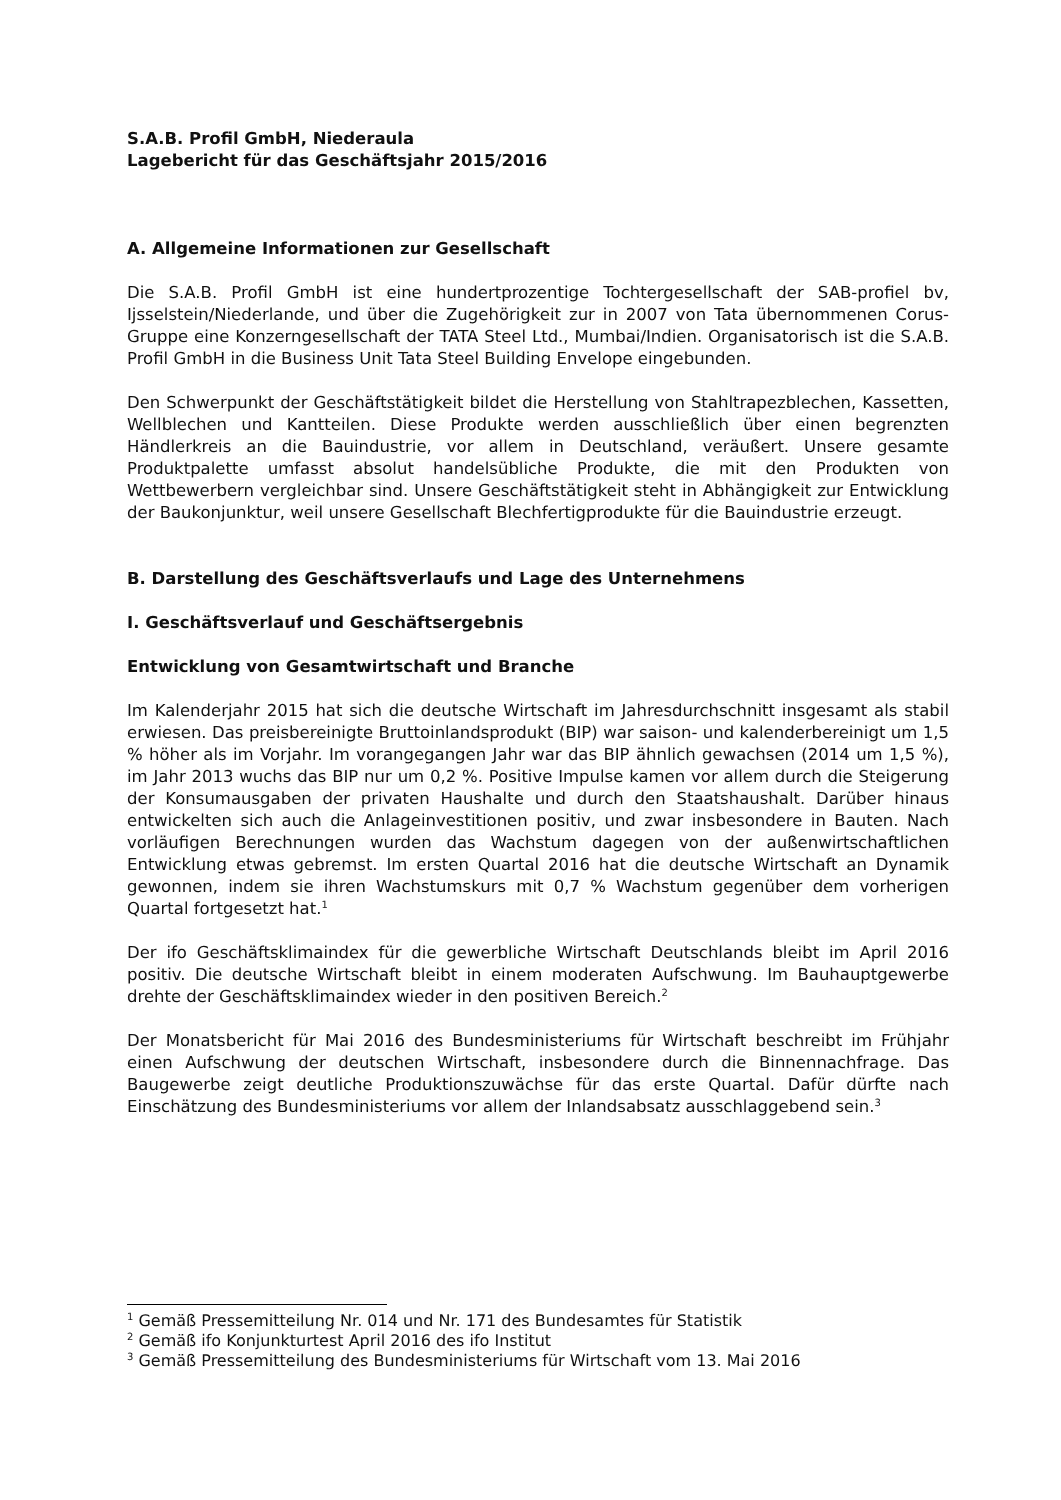S.A.B. Profil GmbH, Niederaula
Lagebericht für das Geschäftsjahr 2015/2016
A. Allgemeine Informationen zur Gesellschaft
Die S.A.B. Profil GmbH ist eine hundertprozentige Tochtergesellschaft der SAB-profiel bv, Ijsselstein/Niederlande, und über die Zugehörigkeit zur in 2007 von Tata übernommenen Corus-Gruppe eine Konzerngesellschaft der TATA Steel Ltd., Mumbai/Indien. Organisatorisch ist die S.A.B. Profil GmbH in die Business Unit Tata Steel Building Envelope eingebunden.
Den Schwerpunkt der Geschäftstätigkeit bildet die Herstellung von Stahltrapezblechen, Kassetten, Wellblechen und Kantteilen. Diese Produkte werden ausschließlich über einen begrenzten Händlerkreis an die Bauindustrie, vor allem in Deutschland, veräußert. Unsere gesamte Produktpalette umfasst absolut handelsübliche Produkte, die mit den Produkten von Wettbewerbern vergleichbar sind. Unsere Geschäftstätigkeit steht in Abhängigkeit zur Entwicklung der Baukonjunktur, weil unsere Gesellschaft Blechfertigprodukte für die Bauindustrie erzeugt.
B. Darstellung des Geschäftsverlaufs und Lage des Unternehmens
I. Geschäftsverlauf und Geschäftsergebnis
Entwicklung von Gesamtwirtschaft und Branche
Im Kalenderjahr 2015 hat sich die deutsche Wirtschaft im Jahresdurchschnitt insgesamt als stabil erwiesen. Das preisbereinigte Bruttoinlandsprodukt (BIP) war saison- und kalenderbereinigt um 1,5 % höher als im Vorjahr. Im vorangegangen Jahr war das BIP ähnlich gewachsen (2014 um 1,5 %), im Jahr 2013 wuchs das BIP nur um 0,2 %. Positive Impulse kamen vor allem durch die Steigerung der Konsumausgaben der privaten Haushalte und durch den Staatshaushalt. Darüber hinaus entwickelten sich auch die Anlageinvestitionen positiv, und zwar insbesondere in Bauten. Nach vorläufigen Berechnungen wurden das Wachstum dagegen von der außenwirtschaftlichen Entwicklung etwas gebremst. Im ersten Quartal 2016 hat die deutsche Wirtschaft an Dynamik gewonnen, indem sie ihren Wachstumskurs mit 0,7 % Wachstum gegenüber dem vorherigen Quartal fortgesetzt hat.<sup>1</sup>
Der ifo Geschäftsklimaindex für die gewerbliche Wirtschaft Deutschlands bleibt im April 2016 positiv. Die deutsche Wirtschaft bleibt in einem moderaten Aufschwung. Im Bauhauptgewerbe drehte der Geschäftsklimaindex wieder in den positiven Bereich.<sup>2</sup>
Der Monatsbericht für Mai 2016 des Bundesministeriums für Wirtschaft beschreibt im Frühjahr einen Aufschwung der deutschen Wirtschaft, insbesondere durch die Binnennachfrage. Das Baugewerbe zeigt deutliche Produktionszuwächse für das erste Quartal. Dafür dürfte nach Einschätzung des Bundesministeriums vor allem der Inlandsabsatz ausschlaggebend sein.<sup>3</sup>
<sup>1</sup> Gemäß Pressemitteilung Nr. 014 und Nr. 171 des Bundesamtes für Statistik
<sup>2</sup> Gemäß ifo Konjunkturtest April 2016 des ifo Institut
<sup>3</sup> Gemäß Pressemitteilung des Bundesministeriums für Wirtschaft vom 13. Mai 2016